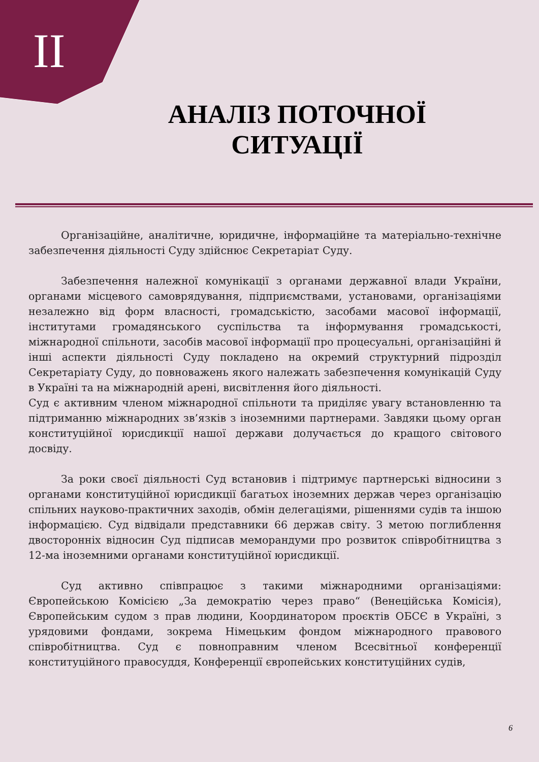II
АНАЛІЗ ПОТОЧНОЇ СИТУАЦІЇ
Організаційне, аналітичне, юридичне, інформаційне та матеріально-технічне забезпечення діяльності Суду здійснює Секретаріат Суду.
Забезпечення належної комунікації з органами державної влади України, органами місцевого самоврядування, підприємствами, установами, організаціями незалежно від форм власності, громадськістю, засобами масової інформації, інститутами громадянського суспільства та інформування громадськості, міжнародної спільноти, засобів масової інформації про процесуальні, організаційні й інші аспекти діяльності Суду покладено на окремий структурний підрозділ Секретаріату Суду, до повноважень якого належать забезпечення комунікацій Суду в Україні та на міжнародній арені, висвітлення його діяльності.
Суд є активним членом міжнародної спільноти та приділяє увагу встановленню та підтриманню міжнародних зв’язків з іноземними партнерами. Завдяки цьому орган конституційної юрисдикції нашої держави долучається до кращого світового досвіду.
За роки своєї діяльності Суд встановив і підтримує партнерські відносини з органами конституційної юрисдикції багатьох іноземних держав через організацію спільних науково-практичних заходів, обмін делегаціями, рішеннями судів та іншою інформацією. Суд відвідали представники 66 держав світу. З метою поглиблення двосторонніх відносин Суд підписав меморандуми про розвиток співробітництва з 12-ма іноземними органами конституційної юрисдикції.
Суд активно співпрацює з такими міжнародними організаціями: Європейською Комісією „За демократію через право“ (Венеційська Комісія), Європейським судом з прав людини, Координатором проєктів ОБСЄ в Україні, з урядовими фондами, зокрема Німецьким фондом міжнародного правового співробітництва. Суд є повноправним членом Всесвітньої конференції конституційного правосуддя, Конференції європейських конституційних судів,
6